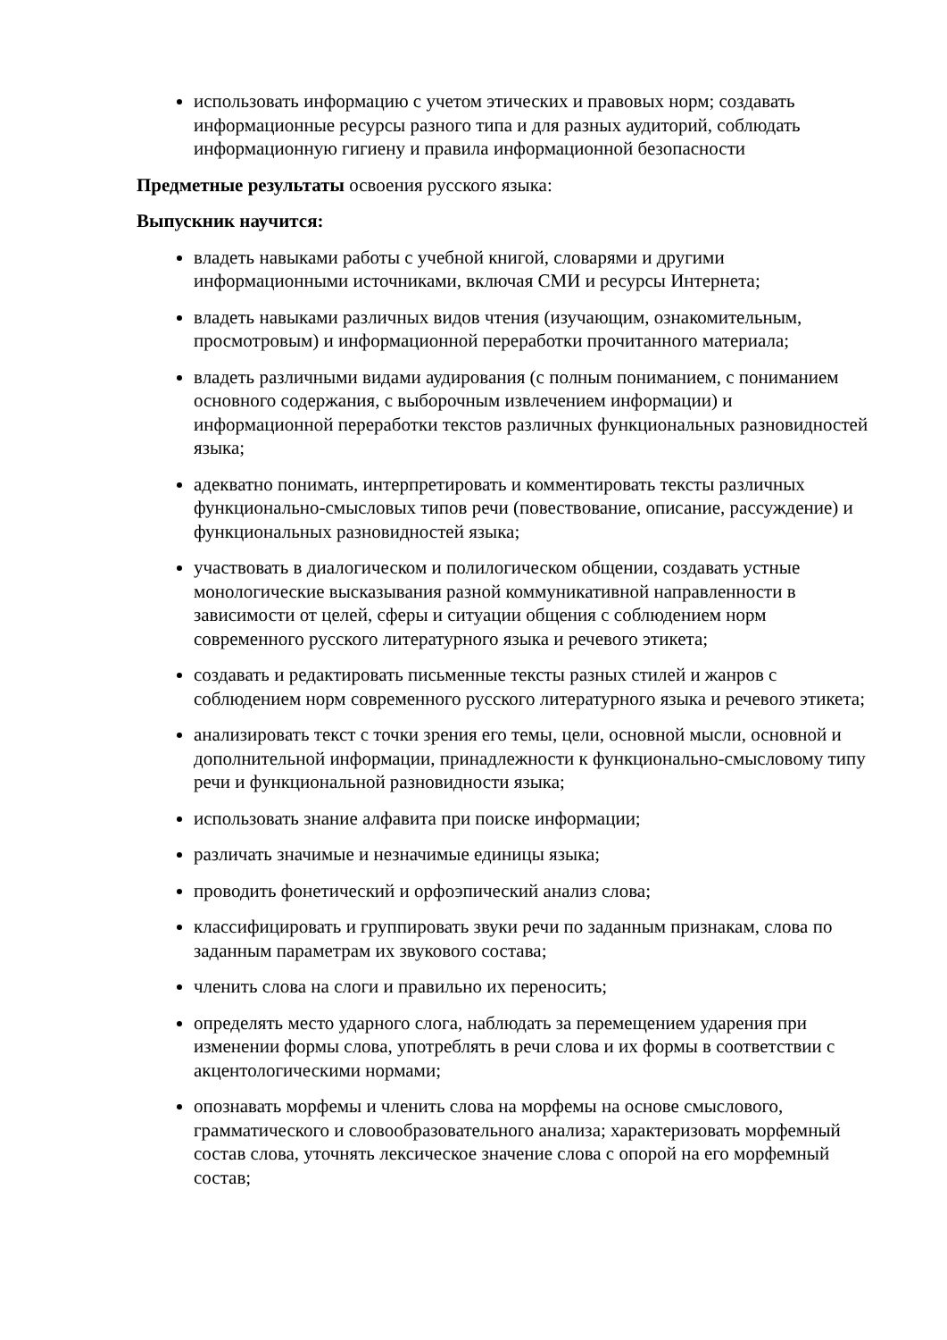использовать информацию с учетом этических и правовых норм; создавать информационные ресурсы разного типа и для разных аудиторий, соблюдать информационную гигиену и правила информационной безопасности
Предметные результаты освоения русского языка:
Выпускник научится:
владеть навыками работы с учебной книгой, словарями и другими информационными источниками, включая СМИ и ресурсы Интернета;
владеть навыками различных видов чтения (изучающим, ознакомительным, просмотровым) и информационной переработки прочитанного материала;
владеть различными видами аудирования (с полным пониманием, с пониманием основного содержания, с выборочным извлечением информации) и информационной переработки текстов различных функциональных разновидностей языка;
адекватно понимать, интерпретировать и комментировать тексты различных функционально-смысловых типов речи (повествование, описание, рассуждение) и функциональных разновидностей языка;
участвовать в диалогическом и полилогическом общении, создавать устные монологические высказывания разной коммуникативной направленности в зависимости от целей, сферы и ситуации общения с соблюдением норм современного русского литературного языка и речевого этикета;
создавать и редактировать письменные тексты разных стилей и жанров с соблюдением норм современного русского литературного языка и речевого этикета;
анализировать текст с точки зрения его темы, цели, основной мысли, основной и дополнительной информации, принадлежности к функционально-смысловому типу речи и функциональной разновидности языка;
использовать знание алфавита при поиске информации;
различать значимые и незначимые единицы языка;
проводить фонетический и орфоэпический анализ слова;
классифицировать и группировать звуки речи по заданным признакам, слова по заданным параметрам их звукового состава;
членить слова на слоги и правильно их переносить;
определять место ударного слога, наблюдать за перемещением ударения при изменении формы слова, употреблять в речи слова и их формы в соответствии с акцентологическими нормами;
опознавать морфемы и членить слова на морфемы на основе смыслового, грамматического и словообразовательного анализа; характеризовать морфемный состав слова, уточнять лексическое значение слова с опорой на его морфемный состав;